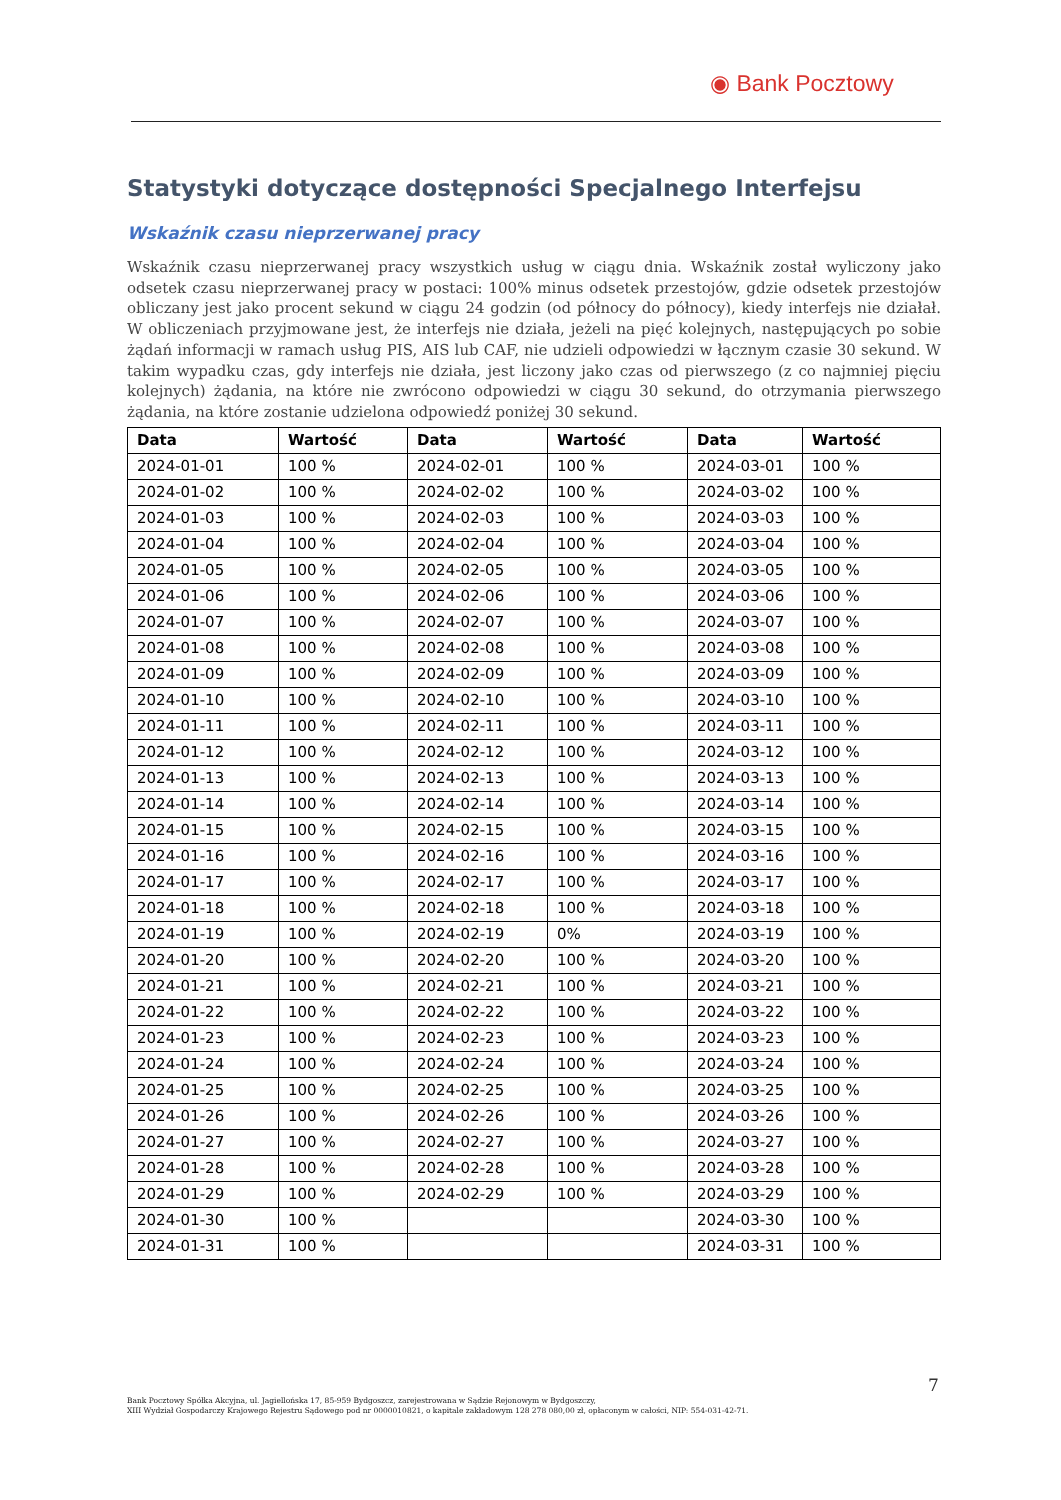◉ Bank Pocztowy
Statystyki dotyczące dostępności Specjalnego Interfejsu
Wskaźnik czasu nieprzerwanej pracy
Wskaźnik czasu nieprzerwanej pracy wszystkich usług w ciągu dnia. Wskaźnik został wyliczony jako odsetek czasu nieprzerwanej pracy w postaci: 100% minus odsetek przestojów, gdzie odsetek przestojów obliczany jest jako procent sekund w ciągu 24 godzin (od północy do północy), kiedy interfejs nie działał. W obliczeniach przyjmowane jest, że interfejs nie działa, jeżeli na pięć kolejnych, następujących po sobie żądań informacji w ramach usług PIS, AIS lub CAF, nie udzieli odpowiedzi w łącznym czasie 30 sekund. W takim wypadku czas, gdy interfejs nie działa, jest liczony jako czas od pierwszego (z co najmniej pięciu kolejnych) żądania, na które nie zwrócono odpowiedzi w ciągu 30 sekund, do otrzymania pierwszego żądania, na które zostanie udzielona odpowiedź poniżej 30 sekund.
| Data | Wartość | Data | Wartość | Data | Wartość |
| --- | --- | --- | --- | --- | --- |
| 2024-01-01 | 100 % | 2024-02-01 | 100 % | 2024-03-01 | 100 % |
| 2024-01-02 | 100 % | 2024-02-02 | 100 % | 2024-03-02 | 100 % |
| 2024-01-03 | 100 % | 2024-02-03 | 100 % | 2024-03-03 | 100 % |
| 2024-01-04 | 100 % | 2024-02-04 | 100 % | 2024-03-04 | 100 % |
| 2024-01-05 | 100 % | 2024-02-05 | 100 % | 2024-03-05 | 100 % |
| 2024-01-06 | 100 % | 2024-02-06 | 100 % | 2024-03-06 | 100 % |
| 2024-01-07 | 100 % | 2024-02-07 | 100 % | 2024-03-07 | 100 % |
| 2024-01-08 | 100 % | 2024-02-08 | 100 % | 2024-03-08 | 100 % |
| 2024-01-09 | 100 % | 2024-02-09 | 100 % | 2024-03-09 | 100 % |
| 2024-01-10 | 100 % | 2024-02-10 | 100 % | 2024-03-10 | 100 % |
| 2024-01-11 | 100 % | 2024-02-11 | 100 % | 2024-03-11 | 100 % |
| 2024-01-12 | 100 % | 2024-02-12 | 100 % | 2024-03-12 | 100 % |
| 2024-01-13 | 100 % | 2024-02-13 | 100 % | 2024-03-13 | 100 % |
| 2024-01-14 | 100 % | 2024-02-14 | 100 % | 2024-03-14 | 100 % |
| 2024-01-15 | 100 % | 2024-02-15 | 100 % | 2024-03-15 | 100 % |
| 2024-01-16 | 100 % | 2024-02-16 | 100 % | 2024-03-16 | 100 % |
| 2024-01-17 | 100 % | 2024-02-17 | 100 % | 2024-03-17 | 100 % |
| 2024-01-18 | 100 % | 2024-02-18 | 100 % | 2024-03-18 | 100 % |
| 2024-01-19 | 100 % | 2024-02-19 | 0% | 2024-03-19 | 100 % |
| 2024-01-20 | 100 % | 2024-02-20 | 100 % | 2024-03-20 | 100 % |
| 2024-01-21 | 100 % | 2024-02-21 | 100 % | 2024-03-21 | 100 % |
| 2024-01-22 | 100 % | 2024-02-22 | 100 % | 2024-03-22 | 100 % |
| 2024-01-23 | 100 % | 2024-02-23 | 100 % | 2024-03-23 | 100 % |
| 2024-01-24 | 100 % | 2024-02-24 | 100 % | 2024-03-24 | 100 % |
| 2024-01-25 | 100 % | 2024-02-25 | 100 % | 2024-03-25 | 100 % |
| 2024-01-26 | 100 % | 2024-02-26 | 100 % | 2024-03-26 | 100 % |
| 2024-01-27 | 100 % | 2024-02-27 | 100 % | 2024-03-27 | 100 % |
| 2024-01-28 | 100 % | 2024-02-28 | 100 % | 2024-03-28 | 100 % |
| 2024-01-29 | 100 % | 2024-02-29 | 100 % | 2024-03-29 | 100 % |
| 2024-01-30 | 100 % | | | 2024-03-30 | 100 % |
| 2024-01-31 | 100 % | | | 2024-03-31 | 100 % |
7
Bank Pocztowy Spółka Akcyjna, ul. Jagiellońska 17, 85-959 Bydgoszcz, zarejestrowana w Sądzie Rejonowym w Bydgoszczy,
XIII Wydział Gospodarczy Krajowego Rejestru Sądowego pod nr 0000010821, o kapitale zakładowym 128 278 080,00 zł, opłaconym w całości, NIP: 554-031-42-71.